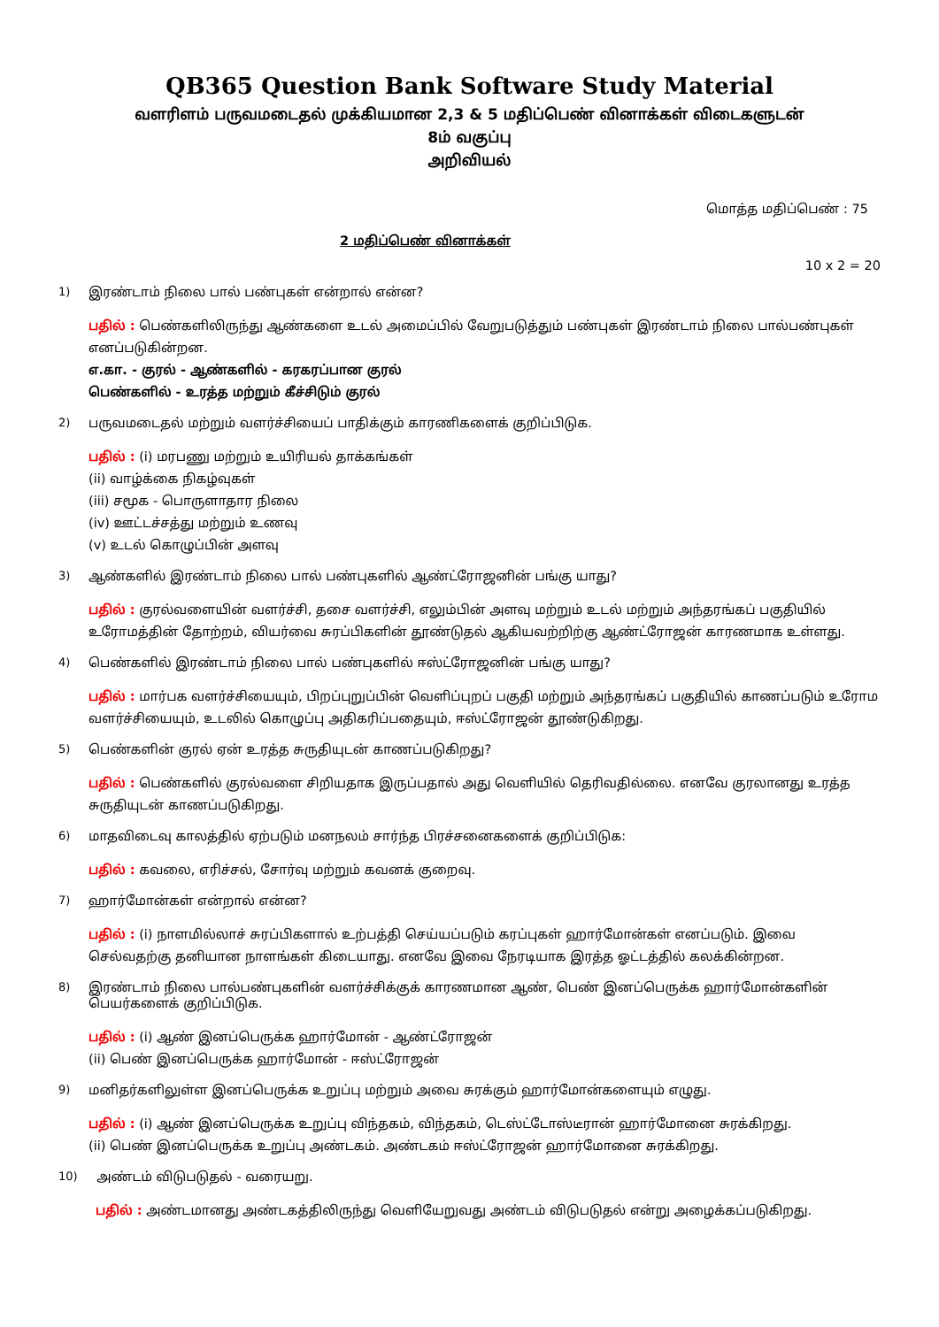QB365 Question Bank Software Study Material
வளரிளம் பருவமடைதல் முக்கியமான 2,3 & 5 மதிப்பெண் வினாக்கள் விடைகளுடன்
8ம் வகுப்பு
அறிவியல்
மொத்த மதிப்பெண் : 75
2 மதிப்பெண் வினாக்கள்
10 x 2 = 20
1) இரண்டாம் நிலை பால் பண்புகள் என்றால் என்ன?
பதில் : பெண்களிலிருந்து ஆண்களை உடல் அமைப்பில் வேறுபடுத்தும் பண்புகள் இரண்டாம் நிலை பால்பண்புகள் எனப்படுகின்றன.
எ.கா. - குரல் - ஆண்களில் - கரகரப்பான குரல்
பெண்களில் - உரத்த மற்றும் கீச்சிடும் குரல்
2) பருவமடைதல் மற்றும் வளர்ச்சியைப் பாதிக்கும் காரணிகளைக் குறிப்பிடுக.
பதில் : (i) மரபணு மற்றும் உயிரியல் தாக்கங்கள்
(ii) வாழ்க்கை நிகழ்வுகள்
(iii) சமூக - பொருளாதார நிலை
(iv) ஊட்டச்சத்து மற்றும் உணவு
(v) உடல் கொழுப்பின் அளவு
3) ஆண்களில் இரண்டாம் நிலை பால் பண்புகளில் ஆண்ட்ரோஜனின் பங்கு யாது?
பதில் : குரல்வளையின் வளர்ச்சி, தசை வளர்ச்சி, எலும்பின் அளவு மற்றும் உடல் மற்றும் அந்தரங்கப் பகுதியில் உரோமத்தின் தோற்றம், வியர்வை சுரப்பிகளின் தூண்டுதல் ஆகியவற்றிற்கு ஆண்ட்ரோஜன் காரணமாக உள்ளது.
4) பெண்களில் இரண்டாம் நிலை பால் பண்புகளில் ஈஸ்ட்ரோஜனின் பங்கு யாது?
பதில் : மார்பக வளர்ச்சியையும், பிறப்புறுப்பின் வெளிப்புறப் பகுதி மற்றும் அந்தரங்கப் பகுதியில் காணப்படும் உரோம வளர்ச்சியையும், உடலில் கொழுப்பு அதிகரிப்பதையும், ஈஸ்ட்ரோஜன் தூண்டுகிறது.
5) பெண்களின் குரல் ஏன் உரத்த சுருதியுடன் காணப்படுகிறது?
பதில் : பெண்களில் குரல்வளை சிறியதாக இருப்பதால் அது வெளியில் தெரிவதில்லை. எனவே குரலானது உரத்த சுருதியுடன் காணப்படுகிறது.
6) மாதவிடைவு காலத்தில் ஏற்படும் மனநலம் சார்ந்த பிரச்சனைகளைக் குறிப்பிடுக:
பதில் : கவலை, எரிச்சல், சோர்வு மற்றும் கவனக் குறைவு.
7) ஹார்மோன்கள் என்றால் என்ன?
பதில் : (i) நாளமில்லாச் சுரப்பிகளால் உற்பத்தி செய்யப்படும் கரப்புகள் ஹார்மோன்கள் எனப்படும். இவை செல்வதற்கு தனியான நாளங்கள் கிடையாது. எனவே இவை நேரடியாக இரத்த ஓட்டத்தில் கலக்கின்றன.
8) இரண்டாம் நிலை பால்பண்புகளின் வளர்ச்சிக்குக் காரணமான ஆண், பெண் இனப்பெருக்க ஹார்மோன்களின் பெயர்களைக் குறிப்பிடுக.
பதில் : (i) ஆண் இனப்பெருக்க ஹார்மோன் - ஆண்ட்ரோஜன்
(ii) பெண் இனப்பெருக்க ஹார்மோன் - ஈஸ்ட்ரோஜன்
9) மனிதர்களிலுள்ள இனப்பெருக்க உறுப்பு மற்றும் அவை சுரக்கும் ஹார்மோன்களையும் எழுது.
பதில் : (i) ஆண் இனப்பெருக்க உறுப்பு விந்தகம், விந்தகம், டெஸ்ட்டோஸ்டீரான் ஹார்மோனை சுரக்கிறது.
(ii) பெண் இனப்பெருக்க உறுப்பு அண்டகம். அண்டகம் ஈஸ்ட்ரோஜன் ஹார்மோனை சுரக்கிறது.
10) அண்டம் விடுபடுதல் - வரையறு.
பதில் : அண்டமானது அண்டகத்திலிருந்து வெளியேறுவது அண்டம் விடுபடுதல் என்று அழைக்கப்படுகிறது.